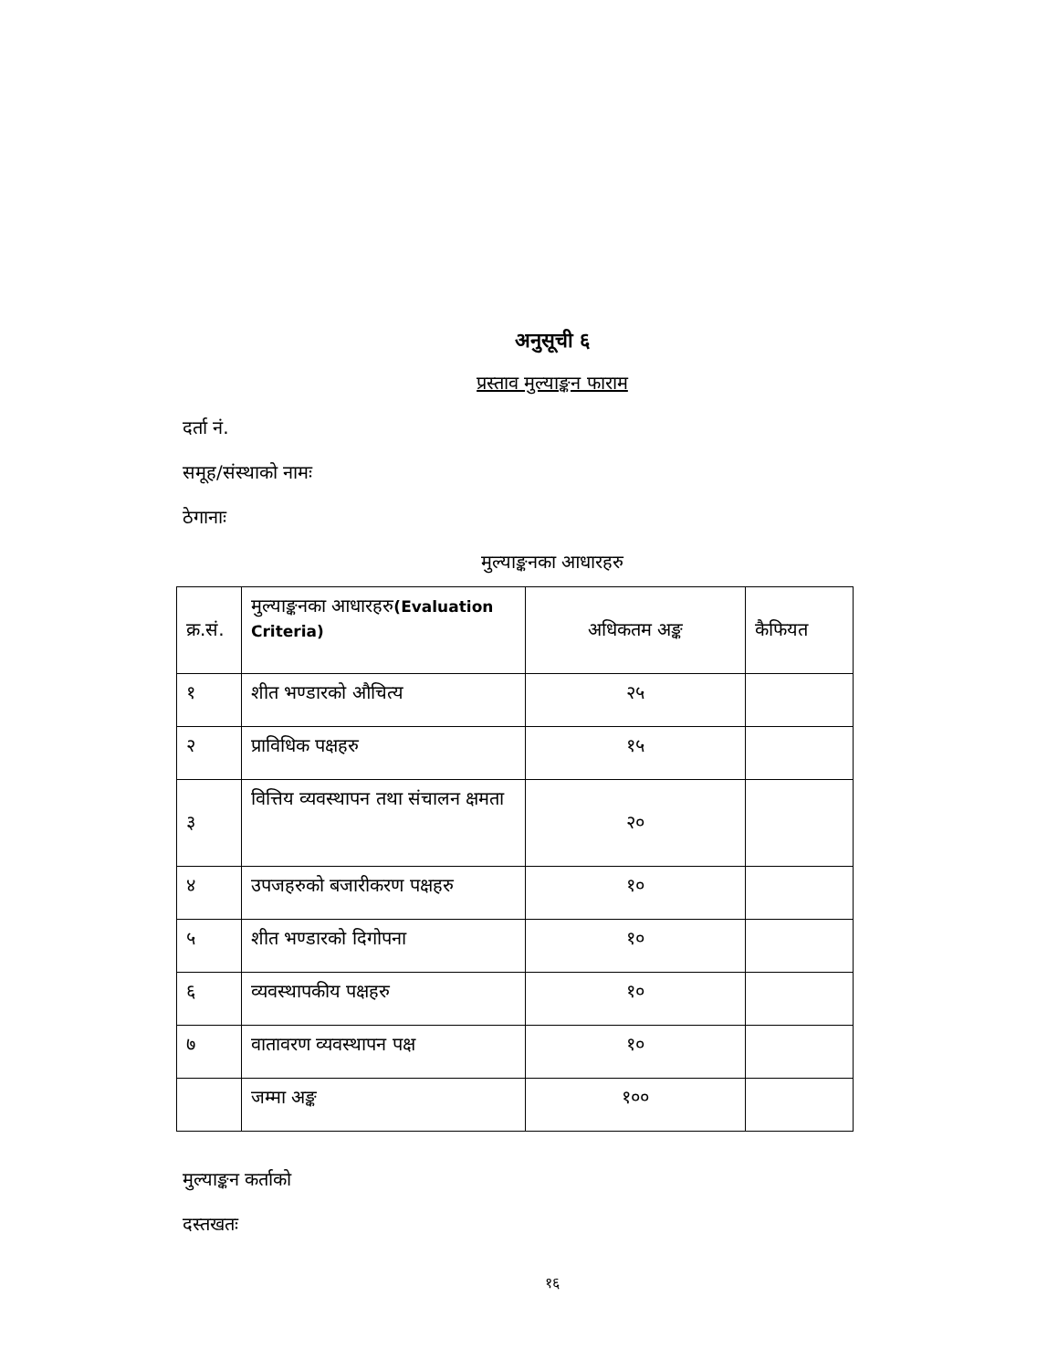अनुसूची ६
प्रस्ताव मुल्याङ्कन फाराम
दर्ता नं.
समूह/संस्थाको नामः
ठेगानाः
मुल्याङ्कनका आधारहरु
| क्र.सं. | मुल्याङ्कनका आधारहरु (Evaluation Criteria) | अधिकतम अङ्क | कैफियत |
| --- | --- | --- | --- |
| १ | शीत भण्डारको औचित्य | २५ | |
| २ | प्राविधिक पक्षहरु | १५ | |
| ३ | वित्तिय व्यवस्थापन तथा संचालन क्षमता | २० | |
| ४ | उपजहरुको बजारीकरण पक्षहरु | १० | |
| ५ | शीत भण्डारको दिगोपना | १० | |
| ६ | व्यवस्थापकीय पक्षहरु | १० | |
| ७ | वातावरण व्यवस्थापन पक्ष | १० | |
| | जम्मा अङ्क | १०० | |
मुल्याङ्कन कर्ताको
दस्तखतः
१६